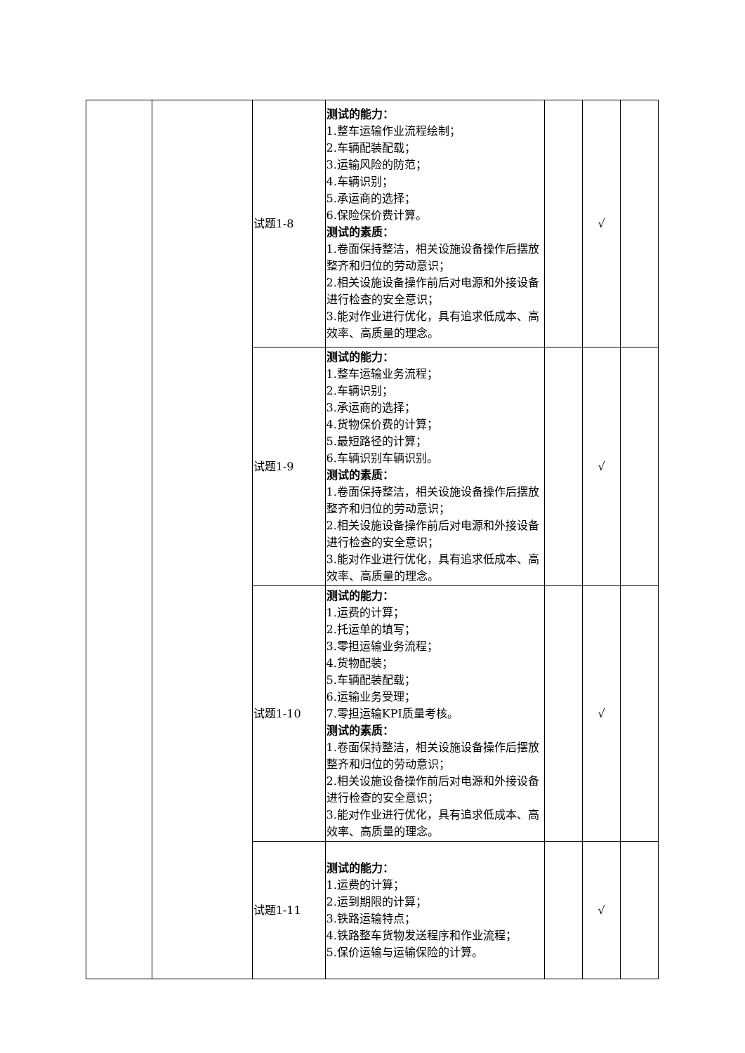| | | 试题1-8 | 测试的能力： 1.整车运输作业流程绘制； 2.车辆配装配载； 3.运输风险的防范； 4.车辆识别； 5.承运商的选择； 6.保险保价费计算。 测试的素质： 1.卷面保持整洁，相关设施设备操作后摆放整齐和归位的劳动意识； 2.相关设施设备操作前后对电源和外接设备进行检查的安全意识； 3.能对作业进行优化，具有追求低成本、高效率、高质量的理念。 | | √ | |
| | | 试题1-9 | 测试的能力： 1.整车运输业务流程； 2.车辆识别； 3.承运商的选择； 4.货物保价费的计算； 5.最短路径的计算； 6.车辆识别车辆识别。 测试的素质： 1.卷面保持整洁，相关设施设备操作后摆放整齐和归位的劳动意识； 2.相关设施设备操作前后对电源和外接设备进行检查的安全意识； 3.能对作业进行优化，具有追求低成本、高效率、高质量的理念。 | | √ | |
| | | 试题1-10 | 测试的能力： 1.运费的计算； 2.托运单的填写； 3.零担运输业务流程； 4.货物配装； 5.车辆配装配载； 6.运输业务受理； 7.零担运输KPI质量考核。 测试的素质： 1.卷面保持整洁，相关设施设备操作后摆放整齐和归位的劳动意识； 2.相关设施设备操作前后对电源和外接设备进行检查的安全意识； 3.能对作业进行优化，具有追求低成本、高效率、高质量的理念。 | | √ | |
| | | 试题1-11 | 测试的能力： 1.运费的计算； 2.运到期限的计算； 3.铁路运输特点； 4.铁路整车货物发送程序和作业流程； 5.保价运输与运输保险的计算。 | | √ | |